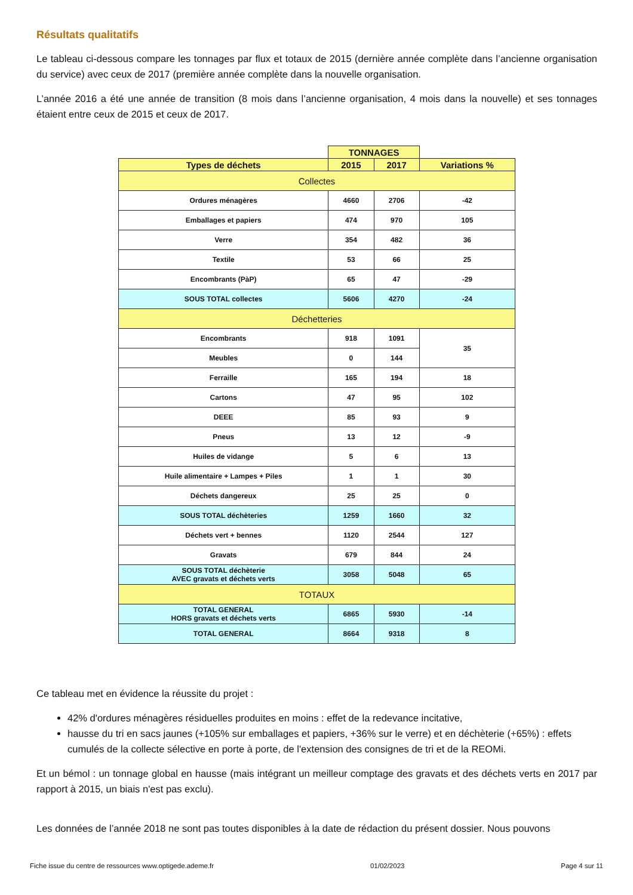Résultats qualitatifs
Le tableau ci-dessous compare les tonnages par flux et totaux de 2015 (dernière année complète dans l’ancienne organisation du service) avec ceux de 2017 (première année complète dans la nouvelle organisation.
L’année 2016 a été une année de transition (8 mois dans l’ancienne organisation, 4 mois dans la nouvelle) et ses tonnages étaient entre ceux de 2015 et ceux de 2017.
| | TONNAGES | | |
| --- | --- | --- | --- |
| Types de déchets | 2015 | 2017 | Variations % |
| Collectes | | | |
| Ordures ménagères | 4660 | 2706 | -42 |
| Emballages et papiers | 474 | 970 | 105 |
| Verre | 354 | 482 | 36 |
| Textile | 53 | 66 | 25 |
| Encombrants (PàP) | 65 | 47 | -29 |
| SOUS TOTAL collectes | 5606 | 4270 | -24 |
| Déchetteries | | | |
| Encombrants | 918 | 1091 | 35 |
| Meubles | 0 | 144 | |
| Ferraille | 165 | 194 | 18 |
| Cartons | 47 | 95 | 102 |
| DEEE | 85 | 93 | 9 |
| Pneus | 13 | 12 | -9 |
| Huiles de vidange | 5 | 6 | 13 |
| Huile alimentaire + Lampes + Piles | 1 | 1 | 30 |
| Déchets dangereux | 25 | 25 | 0 |
| SOUS TOTAL déchèteries | 1259 | 1660 | 32 |
| Déchets vert + bennes | 1120 | 2544 | 127 |
| Gravats | 679 | 844 | 24 |
| SOUS TOTAL déchèterie AVEC gravats et déchets verts | 3058 | 5048 | 65 |
| TOTAUX | | | |
| TOTAL GENERAL HORS gravats et déchets verts | 6865 | 5930 | -14 |
| TOTAL GENERAL | 8664 | 9318 | 8 |
Ce tableau met en évidence la réussite du projet :
42% d'ordures ménagères résiduelles produites en moins : effet de la redevance incitative,
hausse du tri en sacs jaunes (+105% sur emballages et papiers, +36% sur le verre) et en déchèterie (+65%) : effets cumulés de la collecte sélective en porte à porte, de l'extension des consignes de tri et de la REOMi.
Et un bémol : un tonnage global en hausse (mais intégrant un meilleur comptage des gravats et des déchets verts en 2017 par rapport à 2015, un biais n'est pas exclu).
Les données de l’année 2018 ne sont pas toutes disponibles à la date de rédaction du présent dossier. Nous pouvons
Fiche issue du centre de ressources www.optigede.ademe.fr 01/02/2023 Page 4 sur 11